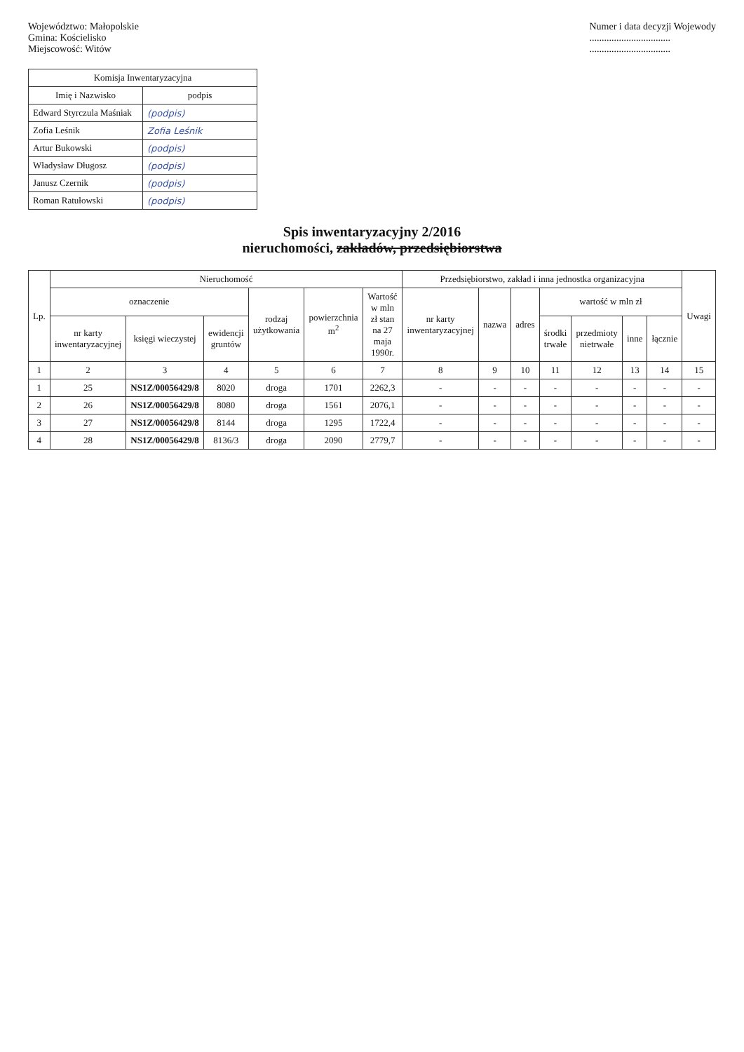Województwo: Małopolskie
Gmina: Kościelisko
Miejscowość: Witów
Numer i data decyzji Wojewody
.................................
.................................
| Komisja Inwentaryzacyjna | |
| --- | --- |
| Imię i Nazwisko | podpis |
| Edward Styrczula Maśniak | (podpis) |
| Zofia Leśnik | Zofia Leśnik |
| Artur Bukowski | (podpis) |
| Władysław Długosz | (podpis) |
| Janusz Czernik | (podpis) |
| Roman Ratułowski | (podpis) |
Spis inwentaryzacyjny 2/2016
nieruchomości, zakładów, przedsiębiorstwa
| Lp. | Nieruchomość | | | | | | Przedsiębiorstwo, zakład i inna jednostka organizacyjna | | | | | | | Uwagi |
| --- | --- | --- | --- | --- | --- | --- | --- | --- | --- | --- | --- | --- | --- | --- |
| | oznaczenie | | | rodzaj użytkowania | powierzchnia m<sup>2</sup> | Wartość w mln zł stan na 27 maja 1990r. | nr karty inwentaryzacyjnej | nazwa | adres | wartość w mln zł | | | | |
| | nr karty inwentaryzacyjnej | księgi wieczystej | ewidencji gruntów | | | | | | | środki trwałe | przedmioty nietrwałe | inne | łącznie | |
| 1 | 2 | 3 | 4 | 5 | 6 | 7 | 8 | 9 | 10 | 11 | 12 | 13 | 14 | 15 |
| 1 | 25 | NS1Z/00056429/8 | 8020 | droga | 1701 | 2262,3 | - | - | - | - | - | - | - | - |
| 2 | 26 | NS1Z/00056429/8 | 8080 | droga | 1561 | 2076,1 | - | - | - | - | - | - | - | - |
| 3 | 27 | NS1Z/00056429/8 | 8144 | droga | 1295 | 1722,4 | - | - | - | - | - | - | - | - |
| 4 | 28 | NS1Z/00056429/8 | 8136/3 | droga | 2090 | 2779,7 | - | - | - | - | - | - | - | - |